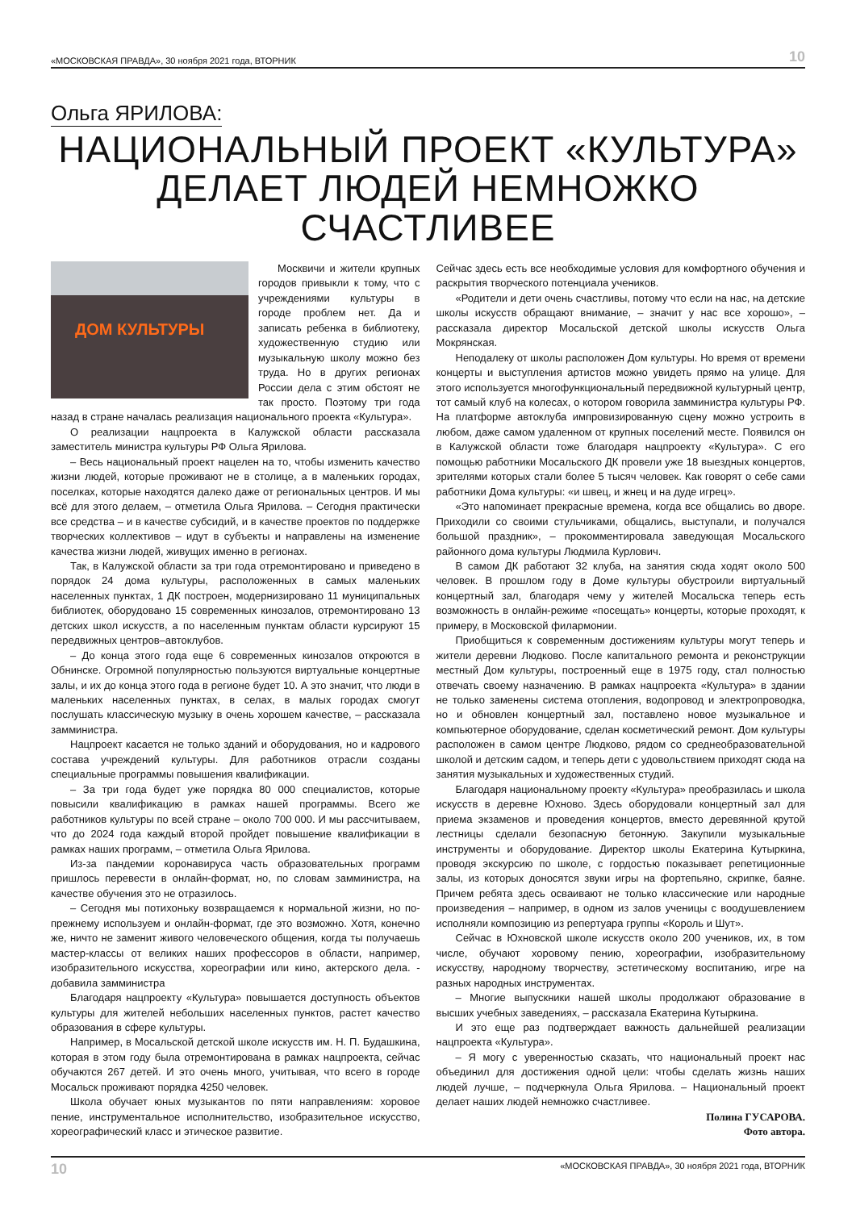«МОСКОВСКАЯ ПРАВДА», 30 ноября 2021 года, ВТОРНИК 10
Ольга ЯРИЛОВА:
НАЦИОНАЛЬНЫЙ ПРОЕКТ «КУЛЬТУРА»
ДЕЛАЕТ ЛЮДЕЙ НЕМНОЖКО СЧАСТЛИВЕЕ
ДОМ КУЛЬТУРЫ
Москвичи и жители крупных городов привыкли к тому, что с учреждениями культуры в городе проблем нет. Да и записать ребенка в библиотеку, художественную студию или музыкальную школу можно без труда. Но в других регионах России дела с этим обстоят не так просто. Поэтому три года назад в стране началась реализация национального проекта «Культура».
О реализации нацпроекта в Калужской области рассказала заместитель министра культуры РФ Ольга Ярилова.
– Весь национальный проект нацелен на то, чтобы изменить качество жизни людей, которые проживают не в столице, а в маленьких городах, поселках, которые находятся далеко даже от региональных центров. И мы всё для этого делаем, – отметила Ольга Ярилова. – Сегодня практически все средства – и в качестве субсидий, и в качестве проектов по поддержке творческих коллективов – идут в субъекты и направлены на изменение качества жизни людей, живущих именно в регионах.
Так, в Калужской области за три года отремонтировано и приведено в порядок 24 дома культуры, расположенных в самых маленьких населенных пунктах, 1 ДК построен, модернизировано 11 муниципальных библиотек, оборудовано 15 современных кинозалов, отремонтировано 13 детских школ искусств, а по населенным пунктам области курсируют 15 передвижных центров–автоклубов.
– До конца этого года еще 6 современных кинозалов откроются в Обнинске. Огромной популярностью пользуются виртуальные концертные залы, и их до конца этого года в регионе будет 10. А это значит, что люди в маленьких населенных пунктах, в селах, в малых городах смогут послушать классическую музыку в очень хорошем качестве, – рассказала замминистра.
Нацпроект касается не только зданий и оборудования, но и кадрового состава учреждений культуры. Для работников отрасли созданы специальные программы повышения квалификации.
– За три года будет уже порядка 80 000 специалистов, которые повысили квалификацию в рамках нашей программы. Всего же работников культуры по всей стране – около 700 000. И мы рассчитываем, что до 2024 года каждый второй пройдет повышение квалификации в рамках наших программ, – отметила Ольга Ярилова.
Из-за пандемии коронавируса часть образовательных программ пришлось перевести в онлайн-формат, но, по словам замминистра, на качестве обучения это не отразилось.
– Сегодня мы потихоньку возвращаемся к нормальной жизни, но по-прежнему используем и онлайн-формат, где это возможно. Хотя, конечно же, ничто не заменит живого человеческого общения, когда ты получаешь мастер-классы от великих наших профессоров в области, например, изобразительного искусства, хореографии или кино, актерского дела. - добавила замминистра
Благодаря нацпроекту «Культура» повышается доступность объектов культуры для жителей небольших населенных пунктов, растет качество образования в сфере культуры.
Например, в Мосальской детской школе искусств им. Н. П. Будашкина, которая в этом году была отремонтирована в рамках нацпроекта, сейчас обучаются 267 детей. И это очень много, учитывая, что всего в городе Мосальск проживают порядка 4250 человек.
Школа обучает юных музыкантов по пяти направлениям: хоровое пение, инструментальное исполнительство, изобразительное искусство, хореографический класс и этическое развитие.
Сейчас здесь есть все необходимые условия для комфортного обучения и раскрытия творческого потенциала учеников.
«Родители и дети очень счастливы, потому что если на нас, на детские школы искусств обращают внимание, – значит у нас все хорошо», – рассказала директор Мосальской детской школы искусств Ольга Мокрянская.
Неподалеку от школы расположен Дом культуры. Но время от времени концерты и выступления артистов можно увидеть прямо на улице. Для этого используется многофункциональный передвижной культурный центр, тот самый клуб на колесах, о котором говорила замминистра культуры РФ. На платформе автоклуба импровизированную сцену можно устроить в любом, даже самом удаленном от крупных поселений месте. Появился он в Калужской области тоже благодаря нацпроекту «Культура». С его помощью работники Мосальского ДК провели уже 18 выездных концертов, зрителями которых стали более 5 тысяч человек. Как говорят о себе сами работники Дома культуры: «и швец, и жнец и на дуде игрец».
«Это напоминает прекрасные времена, когда все общались во дворе. Приходили со своими стульчиками, общались, выступали, и получался большой праздник», – прокомментировала заведующая Мосальского районного дома культуры Людмила Курлович.
В самом ДК работают 32 клуба, на занятия сюда ходят около 500 человек. В прошлом году в Доме культуры обустроили виртуальный концертный зал, благодаря чему у жителей Мосальска теперь есть возможность в онлайн-режиме «посещать» концерты, которые проходят, к примеру, в Московской филармонии.
Приобщиться к современным достижениям культуры могут теперь и жители деревни Людково. После капитального ремонта и реконструкции местный Дом культуры, построенный еще в 1975 году, стал полностью отвечать своему назначению. В рамках нацпроекта «Культура» в здании не только заменены система отопления, водопровод и электропроводка, но и обновлен концертный зал, поставлено новое музыкальное и компьютерное оборудование, сделан косметический ремонт. Дом культуры расположен в самом центре Людково, рядом со среднеобразовательной школой и детским садом, и теперь дети с удовольствием приходят сюда на занятия музыкальных и художественных студий.
Благодаря национальному проекту «Культура» преобразилась и школа искусств в деревне Юхново. Здесь оборудовали концертный зал для приема экзаменов и проведения концертов, вместо деревянной крутой лестницы сделали безопасную бетонную. Закупили музыкальные инструменты и оборудование. Директор школы Екатерина Кутыркина, проводя экскурсию по школе, с гордостью показывает репетиционные залы, из которых доносятся звуки игры на фортепьяно, скрипке, баяне. Причем ребята здесь осваивают не только классические или народные произведения – например, в одном из залов ученицы с воодушевлением исполняли композицию из репертуара группы «Король и Шут».
Сейчас в Юхновской школе искусств около 200 учеников, их, в том числе, обучают хоровому пению, хореографии, изобразительному искусству, народному творчеству, эстетическому воспитанию, игре на разных народных инструментах.
– Многие выпускники нашей школы продолжают образование в высших учебных заведениях, – рассказала Екатерина Кутыркина.
И это еще раз подтверждает важность дальнейшей реализации нацпроекта «Культура».
– Я могу с уверенностью сказать, что национальный проект нас объединил для достижения одной цели: чтобы сделать жизнь наших людей лучше, – подчеркнула Ольга Ярилова. – Национальный проект делает наших людей немножко счастливее.
Полина ГУСАРОВА.
Фото автора.
10 «МОСКОВСКАЯ ПРАВДА», 30 ноября 2021 года, ВТОРНИК